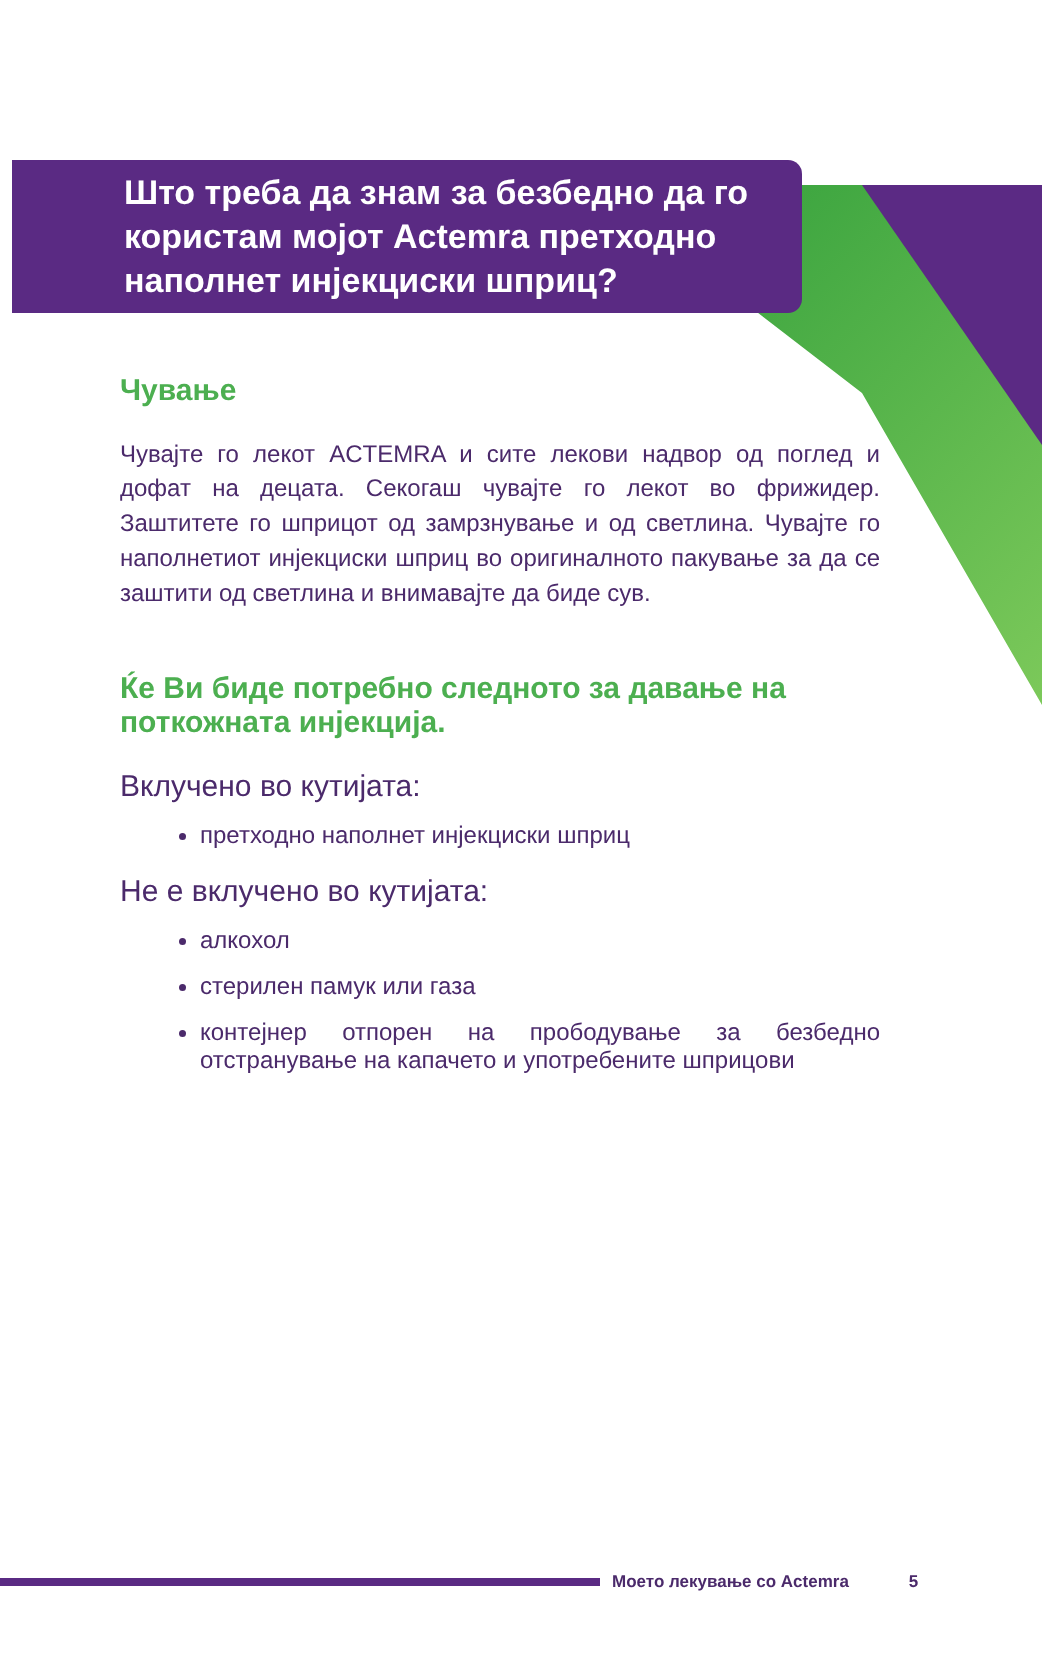Што треба да знам за безбедно да го користам мојот Actemra претходно наполнет инјекциски шприц?
Чување
Чувајте го лекот ACTEMRA и сите лекови надвор од поглед и дофат на децата. Секогаш чувајте го лекот во фрижидер. Заштитете го шприцот од замрзнување и од светлина. Чувајте го наполнетиот инјекциски шприц во оригиналното пакување за да се заштити од светлина и внимавајте да биде сув.
Ќе Ви биде потребно следното за давање на поткожната инјекција.
Вклучено во кутијата:
претходно наполнет инјекциски шприц
Не е вклучено во кутијата:
алкохол
стерилен памук или газа
контејнер отпорен на прободување за безбедно отстранување на капачето и употребените шприцови
Моето лекување со Actemra 5